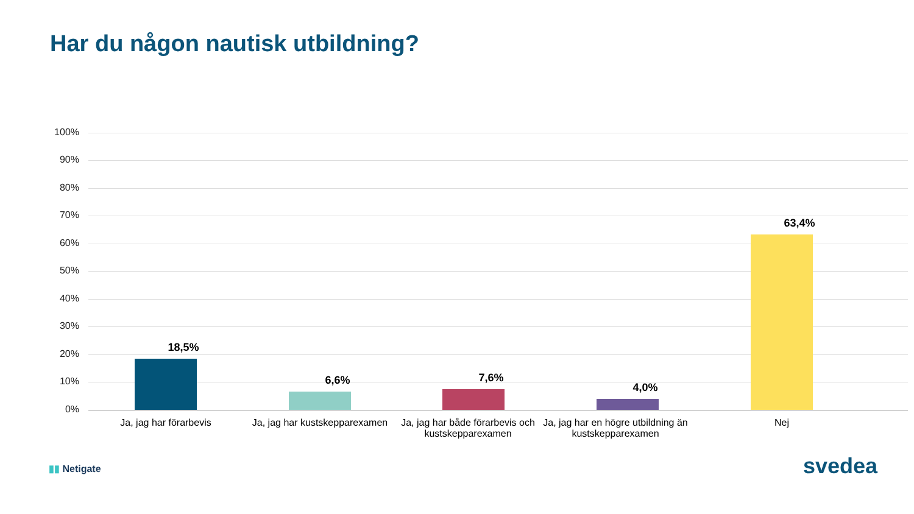Har du någon nautisk utbildning?
100%
90%
80%
70%
60%
50%
40%
30%
20%
10%
0%
18,5%
6,6% 7,6%
4,0%
63,4%
Ja, jag har förarbevis
Ja, jag har kustskepparexamen
Ja, jag har både förarbevis och kustskepparexamen
Ja, jag har en högre utbildning än kustskepparexamen
Nej
▮▮ Netigate svedea